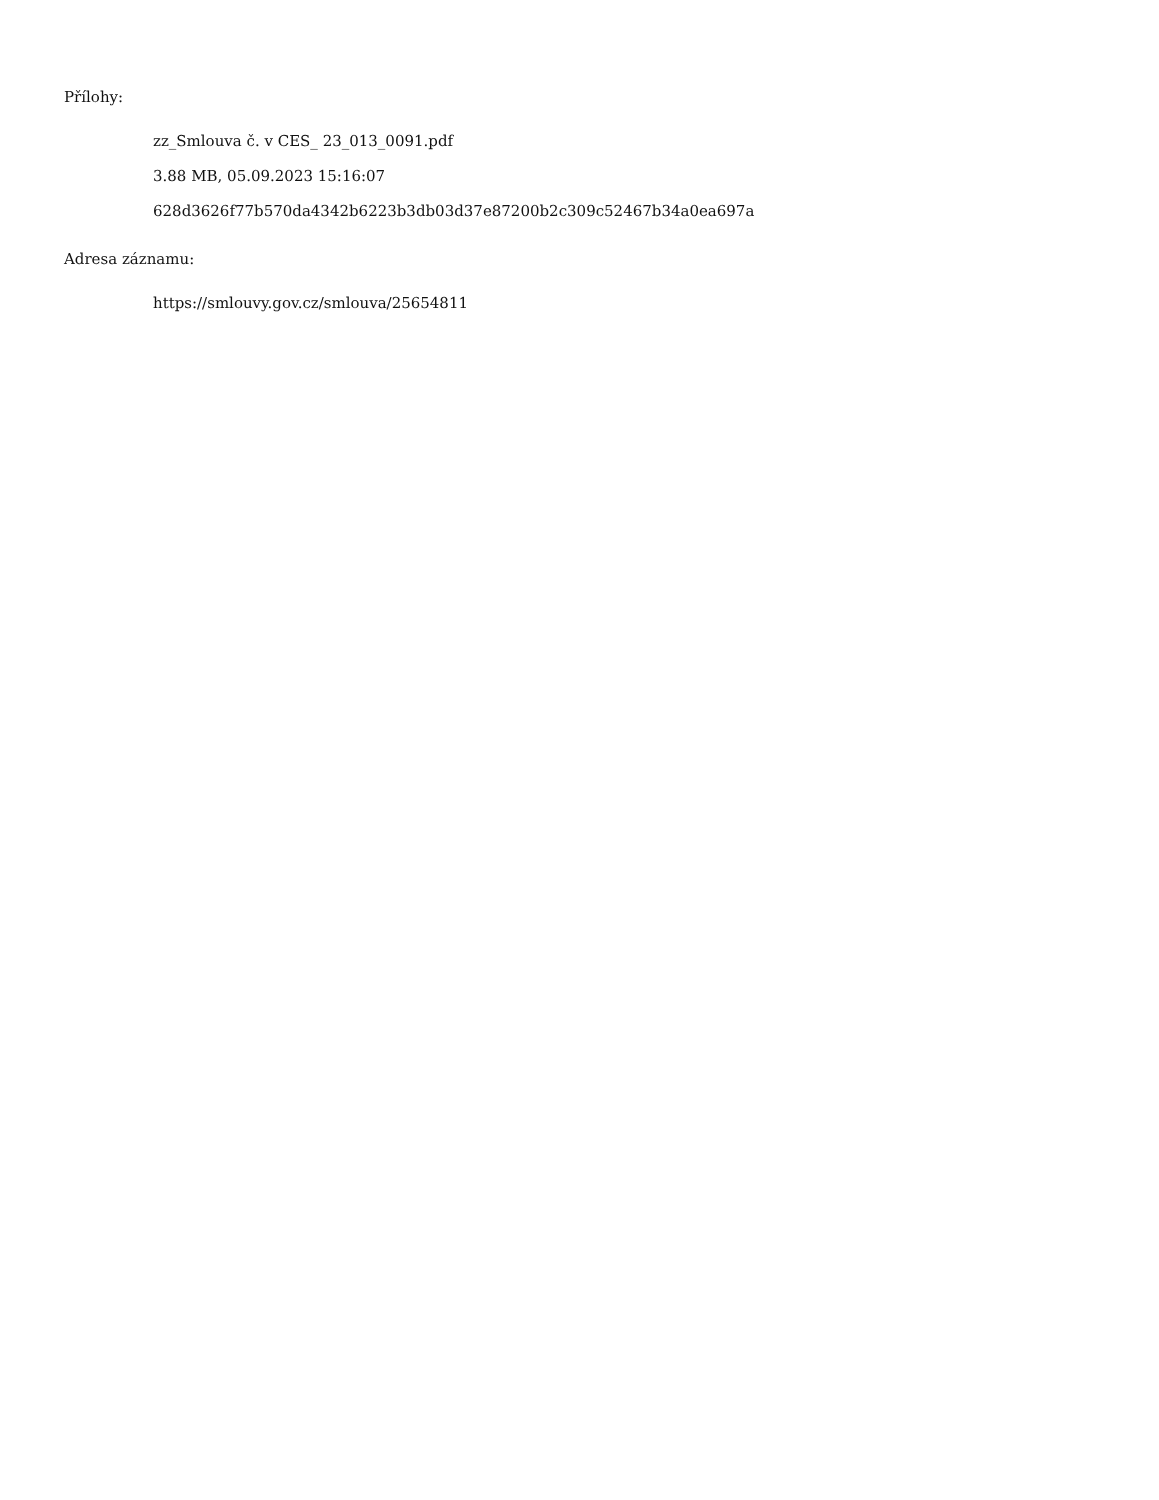Přílohy:
zz_Smlouva č. v CES_ 23_013_0091.pdf
3.88 MB, 05.09.2023 15:16:07
628d3626f77b570da4342b6223b3db03d37e87200b2c309c52467b34a0ea697a
Adresa záznamu:
https://smlouvy.gov.cz/smlouva/25654811